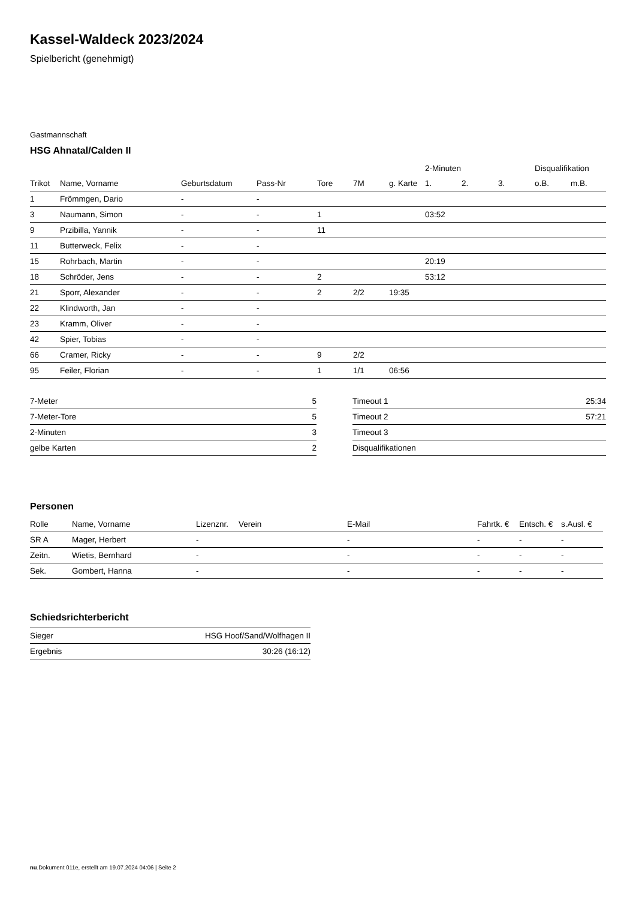Kassel-Waldeck 2023/2024
Spielbericht (genehmigt)
Gastmannschaft
HSG Ahnatal/Calden II
| | | | | | | | 2-Minuten | | | Disqualifikation | |
| --- | --- | --- | --- | --- | --- | --- | --- | --- | --- | --- | --- |
| Trikot | Name, Vorname | Geburtsdatum | Pass-Nr | Tore | 7M | g. Karte | 1. | 2. | 3. | o.B. | m.B. |
| 1 | Frömmgen, Dario | - | - | | | | | | | | |
| 3 | Naumann, Simon | - | - | 1 | | | 03:52 | | | | |
| 9 | Przibilla, Yannik | - | - | 11 | | | | | | | |
| 11 | Butterweck, Felix | - | - | | | | | | | | |
| 15 | Rohrbach, Martin | - | - | | | | 20:19 | | | | |
| 18 | Schröder, Jens | - | - | 2 | | | 53:12 | | | | |
| 21 | Sporr, Alexander | - | - | 2 | 2/2 | 19:35 | | | | | |
| 22 | Klindworth, Jan | - | - | | | | | | | | |
| 23 | Kramm, Oliver | - | - | | | | | | | | |
| 42 | Spier, Tobias | - | - | | | | | | | | |
| 66 | Cramer, Ricky | - | - | 9 | 2/2 | | | | | | |
| 95 | Feiler, Florian | - | - | 1 | 1/1 | 06:56 | | | | | |
| 7-Meter | 5 |
| 7-Meter-Tore | 5 |
| 2-Minuten | 3 |
| gelbe Karten | 2 |
| Timeout 1 | 25:34 |
| Timeout 2 | 57:21 |
| Timeout 3 | |
| Disqualifikationen | |
Personen
| Rolle | Name, Vorname | Lizenznr. | Verein | E-Mail | Fahrtk. € | Entsch. € | s.Ausl. € |
| --- | --- | --- | --- | --- | --- | --- | --- |
| SR A | Mager, Herbert | - | | - | - | - | - |
| Zeitn. | Wietis, Bernhard | - | | - | - | - | - |
| Sek. | Gombert, Hanna | - | | - | - | - | - |
Schiedsrichterbericht
| Sieger | HSG Hoof/Sand/Wolfhagen II |
| Ergebnis | 30:26 (16:12) |
nu.Dokument 011e, erstellt am 19.07.2024 04:06 | Seite 2